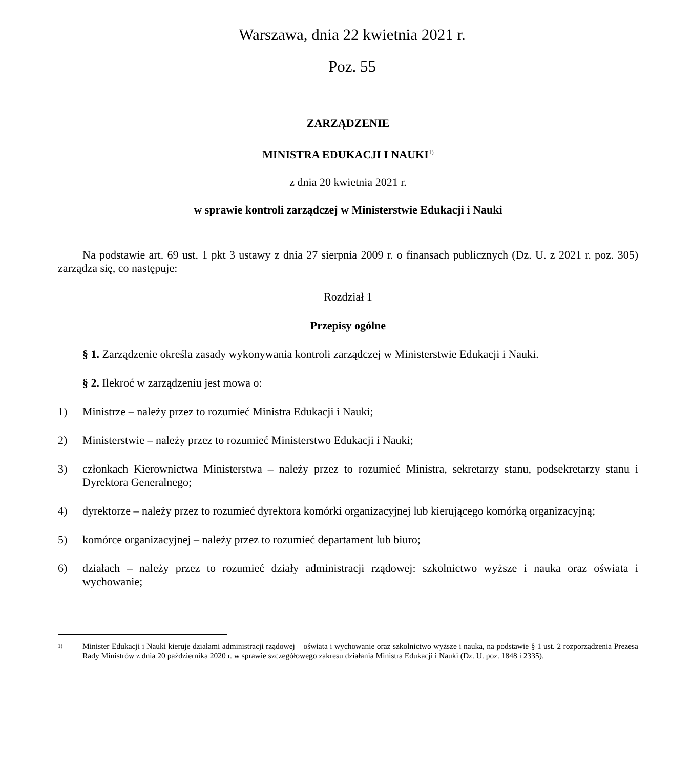Warszawa, dnia 22 kwietnia 2021 r.
Poz. 55
ZARZĄDZENIE
MINISTRA EDUKACJI I NAUKI<sup>1)</sup>
z dnia 20 kwietnia 2021 r.
w sprawie kontroli zarządczej w Ministerstwie Edukacji i Nauki
Na podstawie art. 69 ust. 1 pkt 3 ustawy z dnia 27 sierpnia 2009 r. o finansach publicznych (Dz. U. z 2021 r. poz. 305) zarządza się, co następuje:
Rozdział 1
Przepisy ogólne
§ 1. Zarządzenie określa zasady wykonywania kontroli zarządczej w Ministerstwie Edukacji i Nauki.
§ 2. Ilekroć w zarządzeniu jest mowa o:
1) Ministrze – należy przez to rozumieć Ministra Edukacji i Nauki;
2) Ministerstwie – należy przez to rozumieć Ministerstwo Edukacji i Nauki;
3) członkach Kierownictwa Ministerstwa – należy przez to rozumieć Ministra, sekretarzy stanu, podsekretarzy stanu i Dyrektora Generalnego;
4) dyrektorze – należy przez to rozumieć dyrektora komórki organizacyjnej lub kierującego komórką organizacyjną;
5) komórce organizacyjnej – należy przez to rozumieć departament lub biuro;
6) działach – należy przez to rozumieć działy administracji rządowej: szkolnictwo wyższe i nauka oraz oświata i wychowanie;
<sup>1)</sup> Minister Edukacji i Nauki kieruje działami administracji rządowej – oświata i wychowanie oraz szkolnictwo wyższe i nauka, na podstawie § 1 ust. 2 rozporządzenia Prezesa Rady Ministrów z dnia 20 października 2020 r. w sprawie szczegółowego zakresu działania Ministra Edukacji i Nauki (Dz. U. poz. 1848 i 2335).